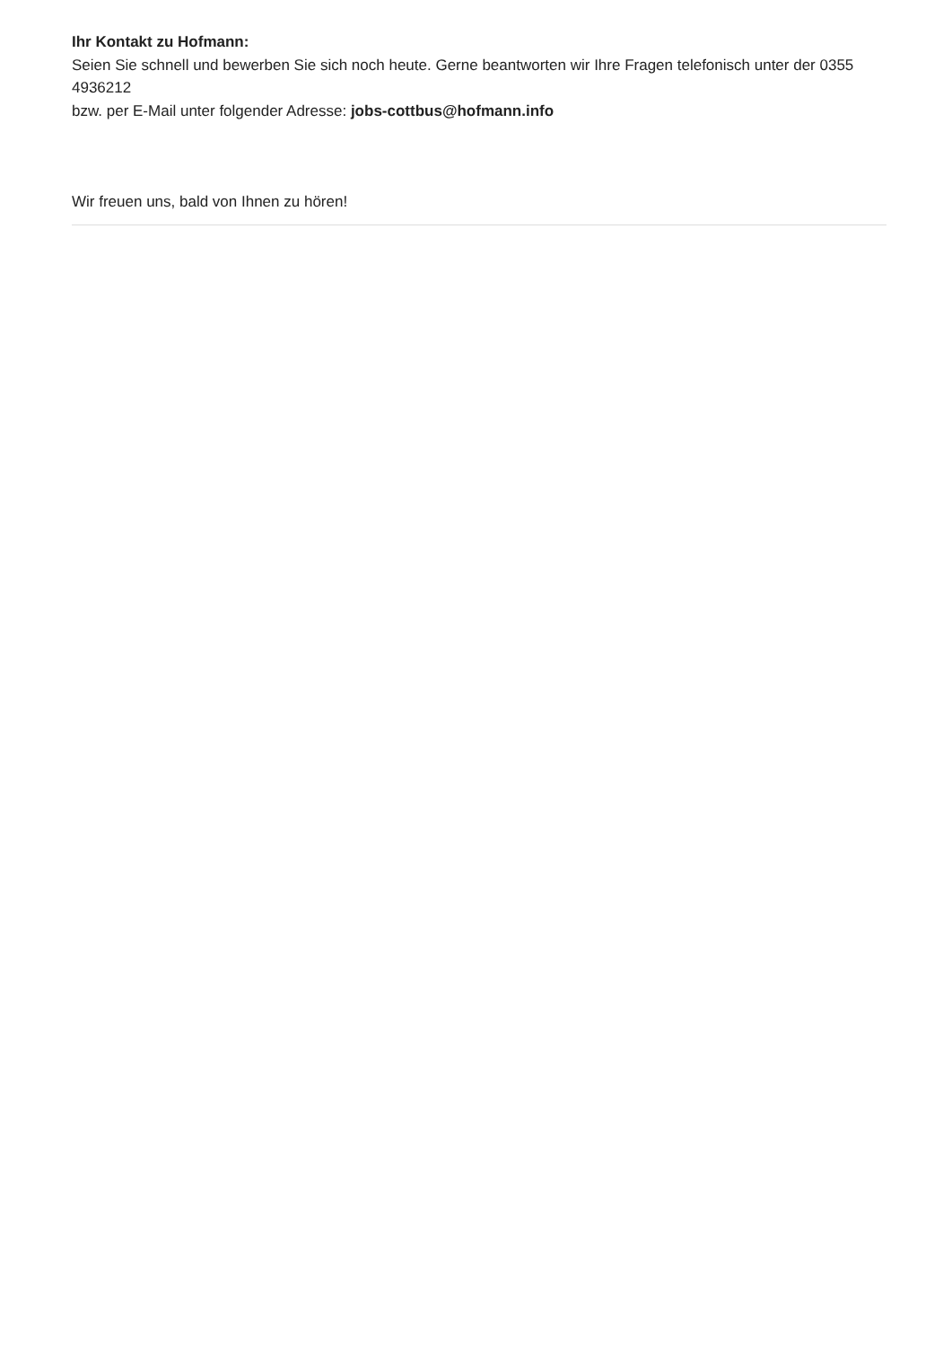Ihr Kontakt zu Hofmann:
Seien Sie schnell und bewerben Sie sich noch heute. Gerne beantworten wir Ihre Fragen telefonisch unter der 0355 4936212
bzw. per E-Mail unter folgender Adresse: jobs-cottbus@hofmann.info
Wir freuen uns, bald von Ihnen zu hören!